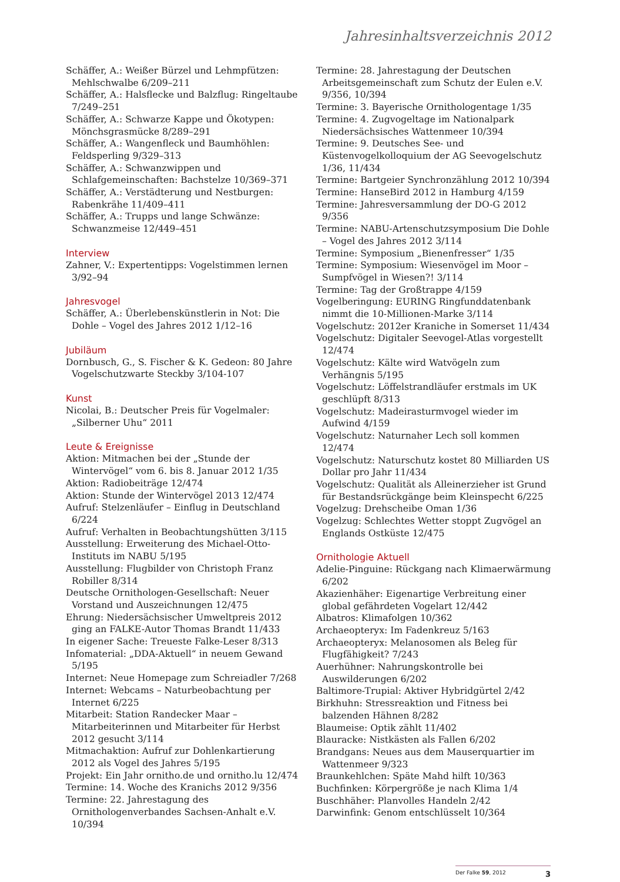Jahresinhaltsverzeichnis 2012
Schäffer, A.: Weißer Bürzel und Lehmpfützen: Mehlschwalbe 6/209–211
Schäffer, A.: Halsflecke und Balzflug: Ringeltaube 7/249–251
Schäffer, A.: Schwarze Kappe und Ökotypen: Mönchsgrasmücke 8/289–291
Schäffer, A.: Wangenfleck und Baumhöhlen: Feldsperling 9/329–313
Schäffer, A.: Schwanzwippen und Schlafgemeinschaften: Bachstelze 10/369–371
Schäffer, A.: Verstädterung und Nestburgen: Rabenkrähe 11/409–411
Schäffer, A.: Trupps und lange Schwänze: Schwanzmeise 12/449–451
Interview
Zahner, V.: Expertentipps: Vogelstimmen lernen 3/92–94
Jahresvogel
Schäffer, A.: Überlebenskünstlerin in Not: Die Dohle – Vogel des Jahres 2012 1/12–16
Jubiläum
Dornbusch, G., S. Fischer & K. Gedeon: 80 Jahre Vogelschutzwarte Steckby 3/104-107
Kunst
Nicolai, B.: Deutscher Preis für Vogelmaler: „Silberner Uhu“ 2011
Leute & Ereignisse
Aktion: Mitmachen bei der „Stunde der Wintervögel“ vom 6. bis 8. Januar 2012 1/35
Aktion: Radiobeiträge 12/474
Aktion: Stunde der Wintervögel 2013 12/474
Aufruf: Stelzenläufer – Einflug in Deutschland 6/224
Aufruf: Verhalten in Beobachtungshütten 3/115
Ausstellung: Erweiterung des Michael-Otto-Instituts im NABU 5/195
Ausstellung: Flugbilder von Christoph Franz Robiller 8/314
Deutsche Ornithologen-Gesellschaft: Neuer Vorstand und Auszeichnungen 12/475
Ehrung: Niedersächsischer Umweltpreis 2012 ging an FALKE-Autor Thomas Brandt 11/433
In eigener Sache: Treueste Falke-Leser 8/313
Infomaterial: „DDA-Aktuell“ in neuem Gewand 5/195
Internet: Neue Homepage zum Schreiadler 7/268
Internet: Webcams – Naturbeobachtung per Internet 6/225
Mitarbeit: Station Randecker Maar – Mitarbeiterinnen und Mitarbeiter für Herbst 2012 gesucht 3/114
Mitmachaktion: Aufruf zur Dohlenkartierung 2012 als Vogel des Jahres 5/195
Projekt: Ein Jahr ornitho.de und ornitho.lu 12/474
Termine: 14. Woche des Kranichs 2012 9/356
Termine: 22. Jahrestagung des Ornithologenverbandes Sachsen-Anhalt e.V. 10/394
Termine: 28. Jahrestagung der Deutschen Arbeitsgemeinschaft zum Schutz der Eulen e.V. 9/356, 10/394
Termine: 3. Bayerische Ornithologentage 1/35
Termine: 4. Zugvogeltage im Nationalpark Niedersächsisches Wattenmeer 10/394
Termine: 9. Deutsches See- und Küstenvogelkolloquium der AG Seevogelschutz 1/36, 11/434
Termine: Bartgeier Synchronzählung 2012 10/394
Termine: HanseBird 2012 in Hamburg 4/159
Termine: Jahresversammlung der DO-G 2012 9/356
Termine: NABU-Artenschutzsymposium Die Dohle – Vogel des Jahres 2012 3/114
Termine: Symposium „Bienenfresser“ 1/35
Termine: Symposium: Wiesenvögel im Moor – Sumpfvögel in Wiesen?! 3/114
Termine: Tag der Großtrappe 4/159
Vogelberingung: EURING Ringfunddatenbank nimmt die 10-Millionen-Marke 3/114
Vogelschutz: 2012er Kraniche in Somerset 11/434
Vogelschutz: Digitaler Seevogel-Atlas vorgestellt 12/474
Vogelschutz: Kälte wird Watvögeln zum Verhängnis 5/195
Vogelschutz: Löffelstrandläufer erstmals im UK geschlüpft 8/313
Vogelschutz: Madeirasturmvogel wieder im Aufwind 4/159
Vogelschutz: Naturnaher Lech soll kommen 12/474
Vogelschutz: Naturschutz kostet 80 Milliarden US Dollar pro Jahr 11/434
Vogelschutz: Qualität als Alleinerzieher ist Grund für Bestandsrückgänge beim Kleinspecht 6/225
Vogelzug: Drehscheibe Oman 1/36
Vogelzug: Schlechtes Wetter stoppt Zugvögel an Englands Ostküste 12/475
Ornithologie Aktuell
Adelie-Pinguine: Rückgang nach Klimaerwärmung 6/202
Akazienhäher: Eigenartige Verbreitung einer global gefährdeten Vogelart 12/442
Albatros: Klimafolgen 10/362
Archaeopteryx: Im Fadenkreuz 5/163
Archaeopteryx: Melanosomen als Beleg für Flugfähigkeit? 7/243
Auerhühner: Nahrungskontrolle bei Auswilderungen 6/202
Baltimore-Trupial: Aktiver Hybridgürtel 2/42
Birkhuhn: Stressreaktion und Fitness bei balzenden Hähnen 8/282
Blaumeise: Optik zählt 11/402
Blauracke: Nistkästen als Fallen 6/202
Brandgans: Neues aus dem Mauserquartier im Wattenmeer 9/323
Braunkehlchen: Späte Mahd hilft 10/363
Buchfinken: Körpergröße je nach Klima 1/4
Buschhäher: Planvolles Handeln 2/42
Darwinfink: Genom entschlüsselt 10/364
Der Falke 59, 2012 3